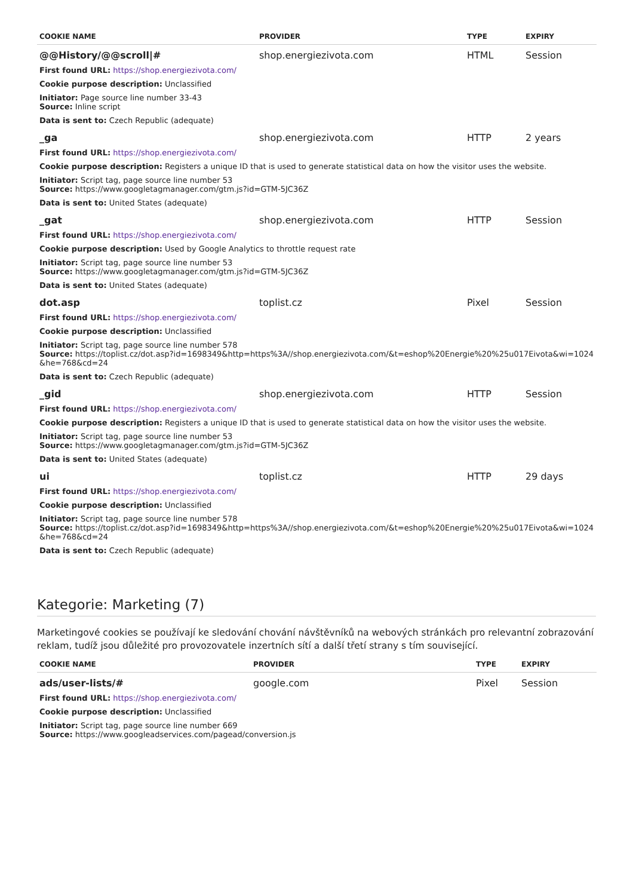| COOKIE NAME | PROVIDER | TYPE | EXPIRY |
| --- | --- | --- | --- |
| @@History/@@scroll/# | shop.energiezivota.com | HTML | Session |
| First found URL: https://shop.energiezivota.com/ | | | |
| Cookie purpose description: Unclassified | | | |
| Initiator: Page source line number 33-43 Source: Inline script | | | |
| Data is sent to: Czech Republic (adequate) | | | |
| _ga | shop.energiezivota.com | HTTP | 2 years |
| First found URL: https://shop.energiezivota.com/ | | | |
| Cookie purpose description: Registers a unique ID that is used to generate statistical data on how the visitor uses the website. | | | |
| Initiator: Script tag, page source line number 53 Source: https://www.googletagmanager.com/gtm.js?id=GTM-5JC36Z | | | |
| Data is sent to: United States (adequate) | | | |
| _gat | shop.energiezivota.com | HTTP | Session |
| First found URL: https://shop.energiezivota.com/ | | | |
| Cookie purpose description: Used by Google Analytics to throttle request rate | | | |
| Initiator: Script tag, page source line number 53 Source: https://www.googletagmanager.com/gtm.js?id=GTM-5JC36Z | | | |
| Data is sent to: United States (adequate) | | | |
| dot.asp | toplist.cz | Pixel | Session |
| First found URL: https://shop.energiezivota.com/ | | | |
| Cookie purpose description: Unclassified | | | |
| Initiator: Script tag, page source line number 578 Source: https://toplist.cz/dot.asp?id=1698349&http=https%3A//shop.energiezivota.com/&t=eshop%20Energie%20%25u017Eivota&wi=1024&he=768&cd=24 | | | |
| Data is sent to: Czech Republic (adequate) | | | |
| _gid | shop.energiezivota.com | HTTP | Session |
| First found URL: https://shop.energiezivota.com/ | | | |
| Cookie purpose description: Registers a unique ID that is used to generate statistical data on how the visitor uses the website. | | | |
| Initiator: Script tag, page source line number 53 Source: https://www.googletagmanager.com/gtm.js?id=GTM-5JC36Z | | | |
| Data is sent to: United States (adequate) | | | |
| ui | toplist.cz | HTTP | 29 days |
| First found URL: https://shop.energiezivota.com/ | | | |
| Cookie purpose description: Unclassified | | | |
| Initiator: Script tag, page source line number 578 Source: https://toplist.cz/dot.asp?id=1698349&http=https%3A//shop.energiezivota.com/&t=eshop%20Energie%20%25u017Eivota&wi=1024&he=768&cd=24 | | | |
| Data is sent to: Czech Republic (adequate) | | | |
Kategorie: Marketing (7)
Marketingové cookies se používají ke sledování chování návštěvníků na webových stránkách pro relevantní zobrazování reklam, tudíž jsou důležité pro provozovatele inzertních sítí a další třetí strany s tím související.
| COOKIE NAME | PROVIDER | TYPE | EXPIRY |
| --- | --- | --- | --- |
| ads/user-lists/# | google.com | Pixel | Session |
| First found URL: https://shop.energiezivota.com/ | | | |
| Cookie purpose description: Unclassified | | | |
| Initiator: Script tag, page source line number 669 Source: https://www.googleadservices.com/pagead/conversion.js | | | |